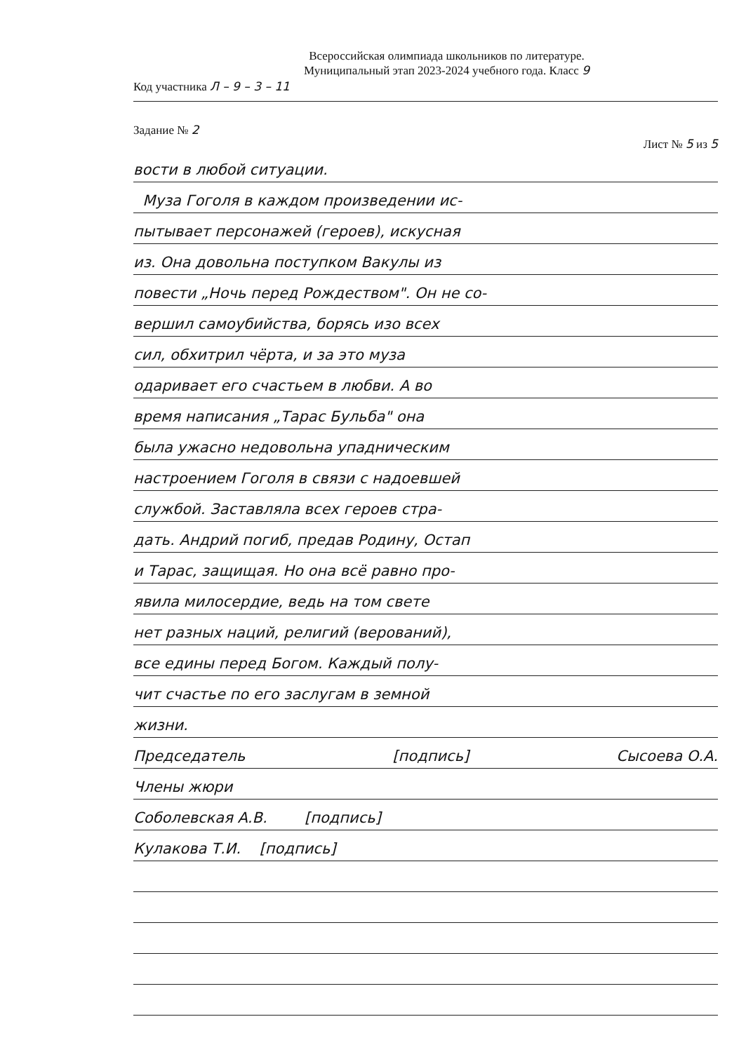Всероссийская олимпиада школьников по литературе.
Муниципальный этап 2023-2024 учебного года. Класс 9
Код участника Л – 9 – 3 – 11
Задание № 2 Лист № 5 из 5
вости в любой ситуации.
Муза Гоголя в каждом произведении ис-
пытывает персонажей (героев), искусная
из. Она довольна поступком Вакулы из
повести „Ночь перед Рождеством". Он не со-
вершил самоубийства, борясь изо всех
сил, обхитрил чёрта, и за это муза
одаривает его счастьем в любви. А во
время написания „Тарас Бульба" она
была ужасно недовольна упадническим
настроением Гоголя в связи с надоевшей
службой. Заставляла всех героев стра-
дать. Андрий погиб, предав Родину, Остап
и Тарас, защищая. Но она всё равно про-
явила милосердие, ведь на том свете
нет разных наций, религий (верований),
все едины перед Богом. Каждый полу-
чит счастье по его заслугам в земной
жизни.
Председатель [подпись] Сысоева О.А.
Члены жюри
Соболевская А.В. [подпись]
Кулакова Т.И. [подпись]